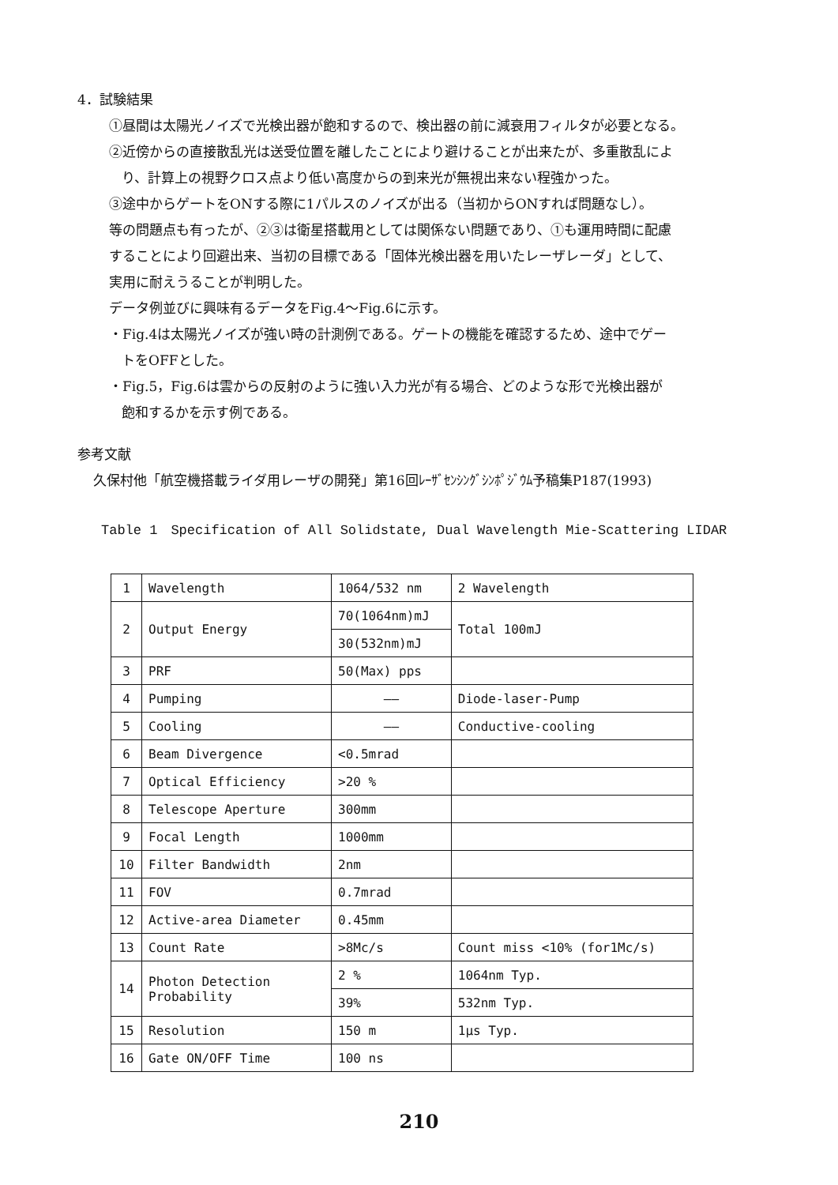4．試験結果
①昼間は太陽光ノイズで光検出器が飽和するので、検出器の前に減衰用フィルタが必要となる。
②近傍からの直接散乱光は送受位置を離したことにより避けることが出来たが、多重散乱によ
り、計算上の視野クロス点より低い高度からの到来光が無視出来ない程強かった。
③途中からゲートをONする際に1パルスのノイズが出る（当初からONすれば問題なし）。
等の問題点も有ったが、②③は衛星搭載用としては関係ない問題であり、①も運用時間に配慮
することにより回避出来、当初の目標である「固体光検出器を用いたレーザレーダ」として、
実用に耐えうることが判明した。
データ例並びに興味有るデータをFig.4～Fig.6に示す。
・Fig.4は太陽光ノイズが強い時の計測例である。ゲートの機能を確認するため、途中でゲー
トをOFFとした。
・Fig.5，Fig.6は雲からの反射のように強い入力光が有る場合、どのような形で光検出器が
飽和するかを示す例である。
参考文献
久保村他「航空機搭載ライダ用レーザの開発」第16回ﾚｰｻﾞｾﾝｼﾝｸﾞｼﾝﾎﾟｼﾞｳﾑ予稿集P187(1993)
Table 1　Specification of All Solidstate, Dual Wavelength Mie-Scattering LIDAR
| 1 | Wavelength | 1064/532 nm | 2 Wavelength |
| 2 | Output Energy | 70(1064nm)mJ | Total 100mJ |
| | | 30(532nm)mJ | |
| 3 | PRF | 50(Max) pps | |
| 4 | Pumping | —— | Diode-laser-Pump |
| 5 | Cooling | —— | Conductive-cooling |
| 6 | Beam Divergence | <0.5mrad | |
| 7 | Optical Efficiency | >20 % | |
| 8 | Telescope Aperture | 300mm | |
| 9 | Focal Length | 1000mm | |
| 10 | Filter Bandwidth | 2nm | |
| 11 | FOV | 0.7mrad | |
| 12 | Active-area Diameter | 0.45mm | |
| 13 | Count Rate | >8Mc/s | Count miss <10% (for1Mc/s) |
| 14 | Photon Detection Probability | 2 % | 1064nm Typ. |
| | | 39% | 532nm Typ. |
| 15 | Resolution | 150 m | 1μs Typ. |
| 16 | Gate ON/OFF Time | 100 ns | |
210